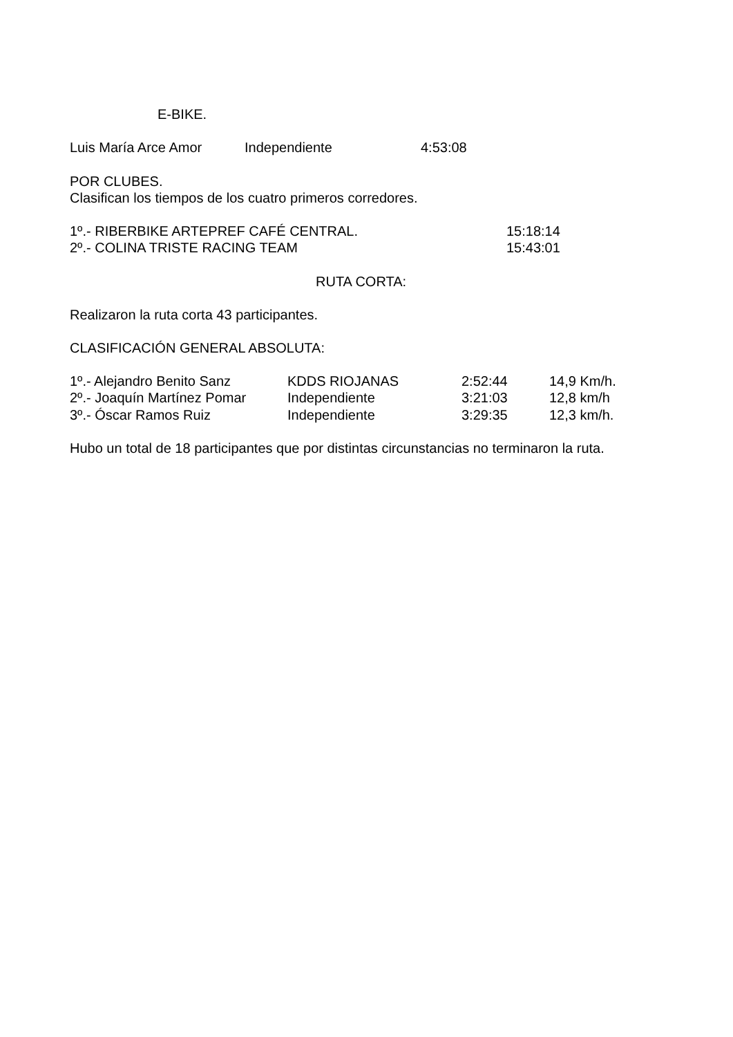E-BIKE.
| Luis María Arce Amor | Independiente | 4:53:08 |
POR CLUBES.
Clasifican los tiempos de los cuatro primeros corredores.
| 1º.- RIBERBIKE ARTEPREF CAFÉ CENTRAL. | 15:18:14 |
| 2º.- COLINA TRISTE RACING TEAM | 15:43:01 |
RUTA CORTA:
Realizaron la ruta corta 43 participantes.
CLASIFICACIÓN GENERAL ABSOLUTA:
| 1º.- Alejandro Benito Sanz | KDDS RIOJANAS | 2:52:44 | 14,9 Km/h. |
| 2º.- Joaquín Martínez Pomar | Independiente | 3:21:03 | 12,8 km/h |
| 3º.- Óscar Ramos Ruiz | Independiente | 3:29:35 | 12,3 km/h. |
Hubo un total de 18 participantes que por distintas circunstancias no terminaron la ruta.